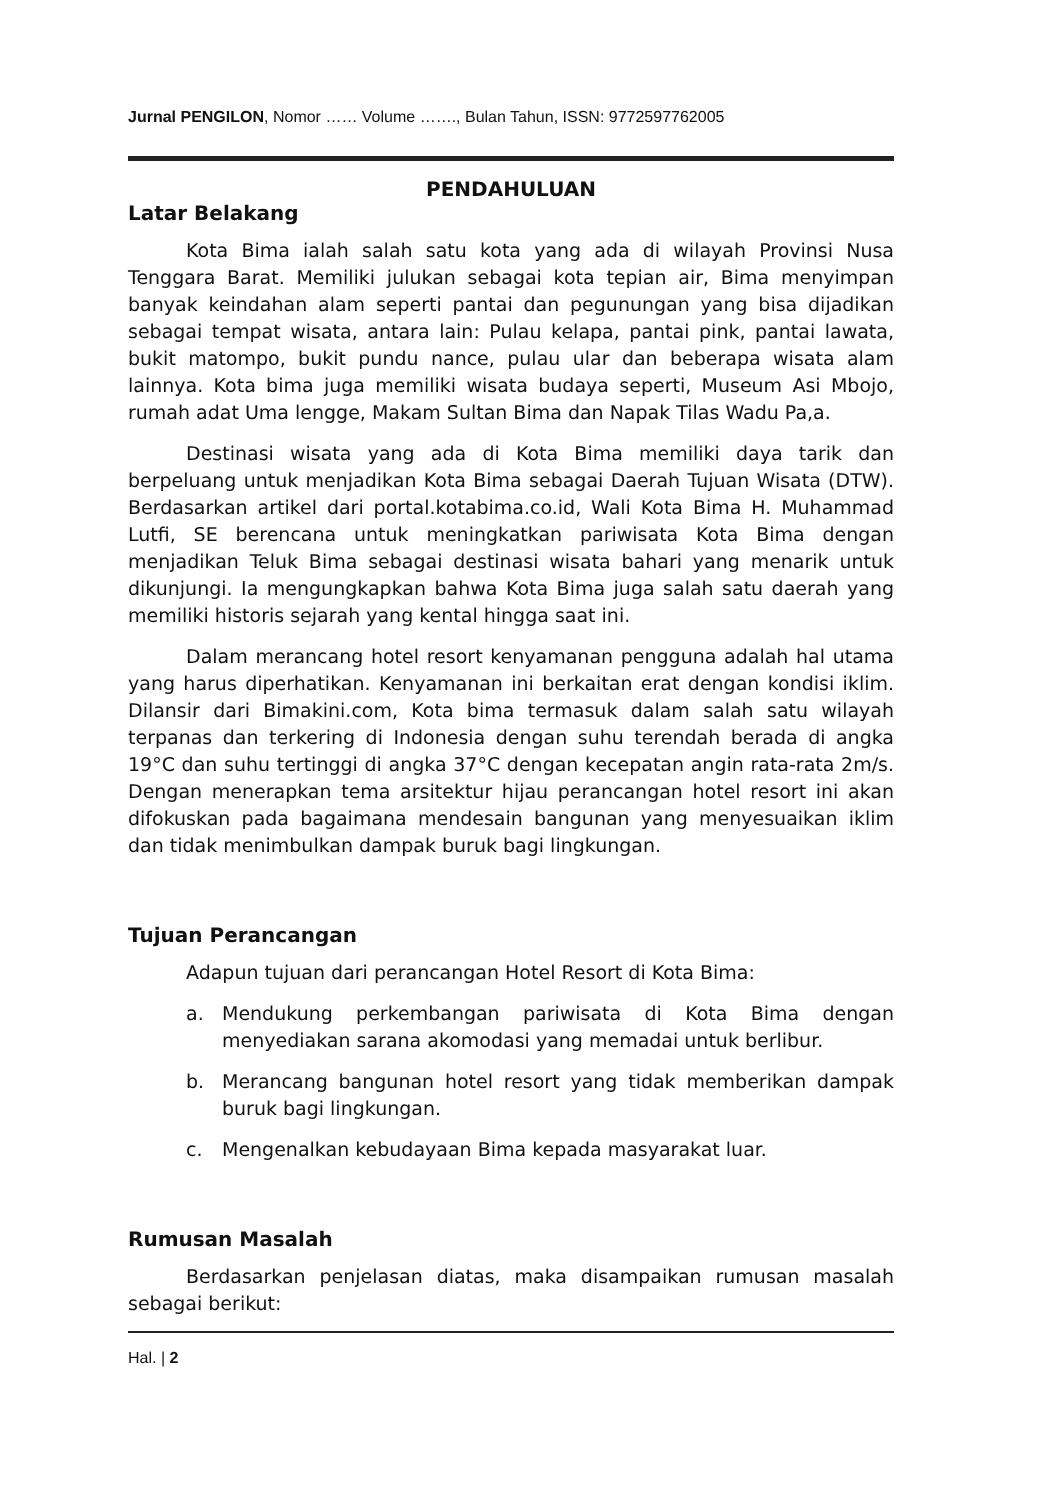Jurnal PENGILON, Nomor …… Volume ……., Bulan Tahun, ISSN: 9772597762005
PENDAHULUAN
Latar Belakang
Kota Bima ialah salah satu kota yang ada di wilayah Provinsi Nusa Tenggara Barat. Memiliki julukan sebagai kota tepian air, Bima menyimpan banyak keindahan alam seperti pantai dan pegunungan yang bisa dijadikan sebagai tempat wisata, antara lain: Pulau kelapa, pantai pink, pantai lawata, bukit matompo, bukit pundu nance, pulau ular dan beberapa wisata alam lainnya. Kota bima juga memiliki wisata budaya seperti, Museum Asi Mbojo, rumah adat Uma lengge, Makam Sultan Bima dan Napak Tilas Wadu Pa,a.
Destinasi wisata yang ada di Kota Bima memiliki daya tarik dan berpeluang untuk menjadikan Kota Bima sebagai Daerah Tujuan Wisata (DTW). Berdasarkan artikel dari portal.kotabima.co.id, Wali Kota Bima H. Muhammad Lutfi, SE berencana untuk meningkatkan pariwisata Kota Bima dengan menjadikan Teluk Bima sebagai destinasi wisata bahari yang menarik untuk dikunjungi. Ia mengungkapkan bahwa Kota Bima juga salah satu daerah yang memiliki historis sejarah yang kental hingga saat ini.
Dalam merancang hotel resort kenyamanan pengguna adalah hal utama yang harus diperhatikan. Kenyamanan ini berkaitan erat dengan kondisi iklim. Dilansir dari Bimakini.com, Kota bima termasuk dalam salah satu wilayah terpanas dan terkering di Indonesia dengan suhu terendah berada di angka 19°C dan suhu tertinggi di angka 37°C dengan kecepatan angin rata-rata 2m/s. Dengan menerapkan tema arsitektur hijau perancangan hotel resort ini akan difokuskan pada bagaimana mendesain bangunan yang menyesuaikan iklim dan tidak menimbulkan dampak buruk bagi lingkungan.
Tujuan Perancangan
Adapun tujuan dari perancangan Hotel Resort di Kota Bima:
a. Mendukung perkembangan pariwisata di Kota Bima dengan menyediakan sarana akomodasi yang memadai untuk berlibur.
b. Merancang bangunan hotel resort yang tidak memberikan dampak buruk bagi lingkungan.
c. Mengenalkan kebudayaan Bima kepada masyarakat luar.
Rumusan Masalah
Berdasarkan penjelasan diatas, maka disampaikan rumusan masalah sebagai berikut:
Hal. | 2